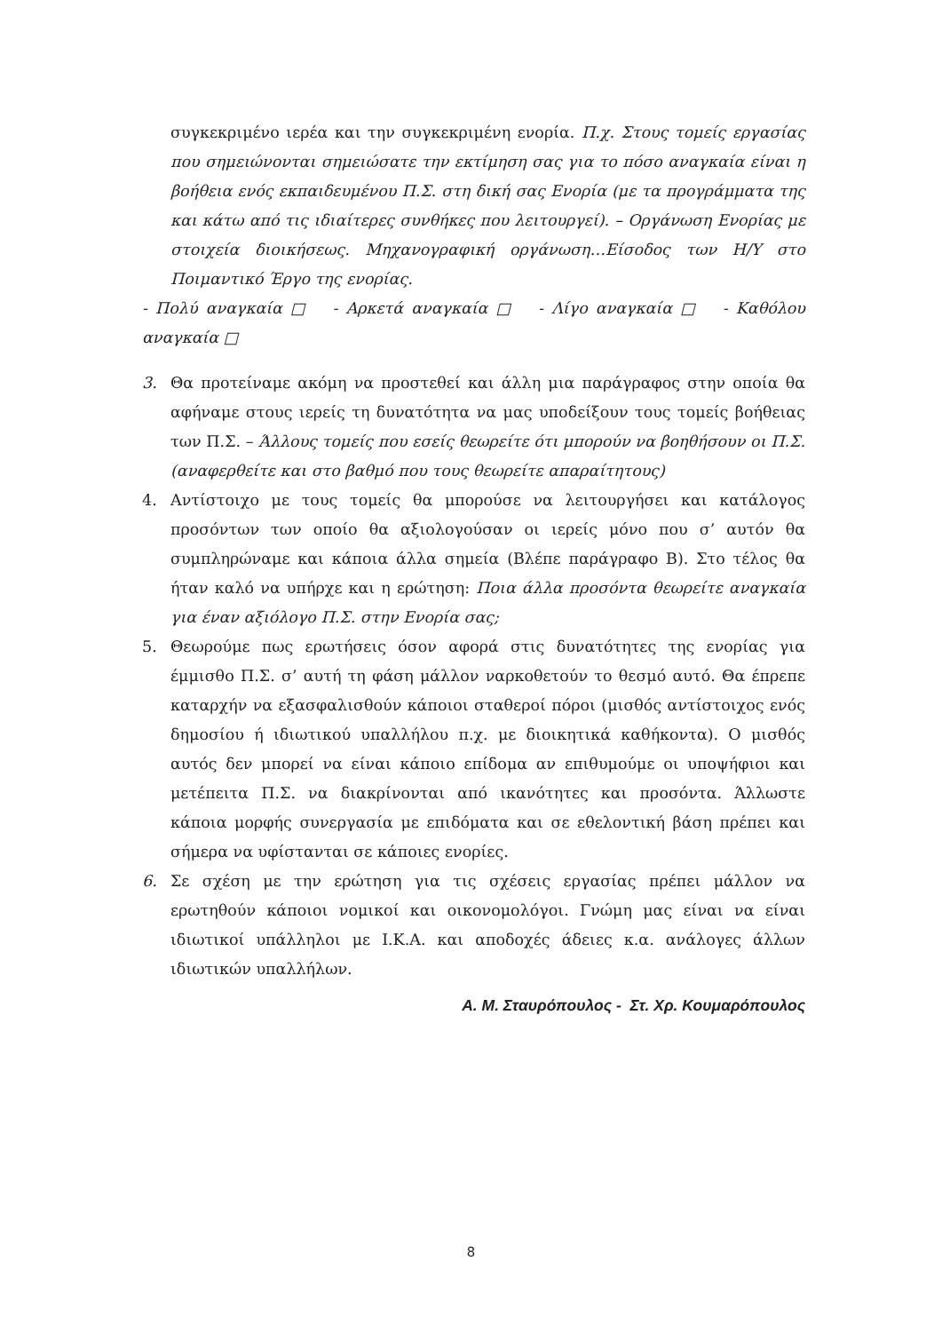συγκεκριμένο ιερέα και την συγκεκριμένη ενορία. Π.χ. Στους τομείς εργασίας που σημειώνονται σημειώσατε την εκτίμηση σας για το πόσο αναγκαία είναι η βοήθεια ενός εκπαιδευμένου Π.Σ. στη δική σας Ενορία (με τα προγράμματα της και κάτω από τις ιδιαίτερες συνθήκες που λειτουργεί). – Οργάνωση Ενορίας με στοιχεία διοικήσεως. Μηχανογραφική οργάνωση…Είσοδος των Η/Υ στο Ποιμαντικό Έργο της ενορίας.
- Πολύ αναγκαία □ - Αρκετά αναγκαία □ - Λίγο αναγκαία □ - Καθόλου αναγκαία □
3. Θα προτείναμε ακόμη να προστεθεί και άλλη μια παράγραφος στην οποία θα αφήναμε στους ιερείς τη δυνατότητα να μας υποδείξουν τους τομείς βοήθειας των Π.Σ. – Άλλους τομείς που εσείς θεωρείτε ότι μπορούν να βοηθήσουν οι Π.Σ. (αναφερθείτε και στο βαθμό που τους θεωρείτε απαραίτητους)
4. Αντίστοιχο με τους τομείς θα μπορούσε να λειτουργήσει και κατάλογος προσόντων των οποίο θα αξιολογούσαν οι ιερείς μόνο που σ’ αυτόν θα συμπληρώναμε και κάποια άλλα σημεία (Βλέπε παράγραφο Β). Στο τέλος θα ήταν καλό να υπήρχε και η ερώτηση: Ποια άλλα προσόντα θεωρείτε αναγκαία για έναν αξιόλογο Π.Σ. στην Ενορία σας;
5. Θεωρούμε πως ερωτήσεις όσον αφορά στις δυνατότητες της ενορίας για έμμισθο Π.Σ. σ’ αυτή τη φάση μάλλον ναρκοθετούν το θεσμό αυτό. Θα έπρεπε καταρχήν να εξασφαλισθούν κάποιοι σταθεροί πόροι (μισθός αντίστοιχος ενός δημοσίου ή ιδιωτικού υπαλλήλου π.χ. με διοικητικά καθήκοντα). Ο μισθός αυτός δεν μπορεί να είναι κάποιο επίδομα αν επιθυμούμε οι υποψήφιοι και μετέπειτα Π.Σ. να διακρίνονται από ικανότητες και προσόντα. Άλλωστε κάποια μορφής συνεργασία με επιδόματα και σε εθελοντική βάση πρέπει και σήμερα να υφίστανται σε κάποιες ενορίες.
6. Σε σχέση με την ερώτηση για τις σχέσεις εργασίας πρέπει μάλλον να ερωτηθούν κάποιοι νομικοί και οικονομολόγοι. Γνώμη μας είναι να είναι ιδιωτικοί υπάλληλοι με Ι.Κ.Α. και αποδοχές άδειες κ.α. ανάλογες άλλων ιδιωτικών υπαλλήλων.
Α. Μ. Σταυρόπουλος - Στ. Χρ. Κουμαρόπουλος
8